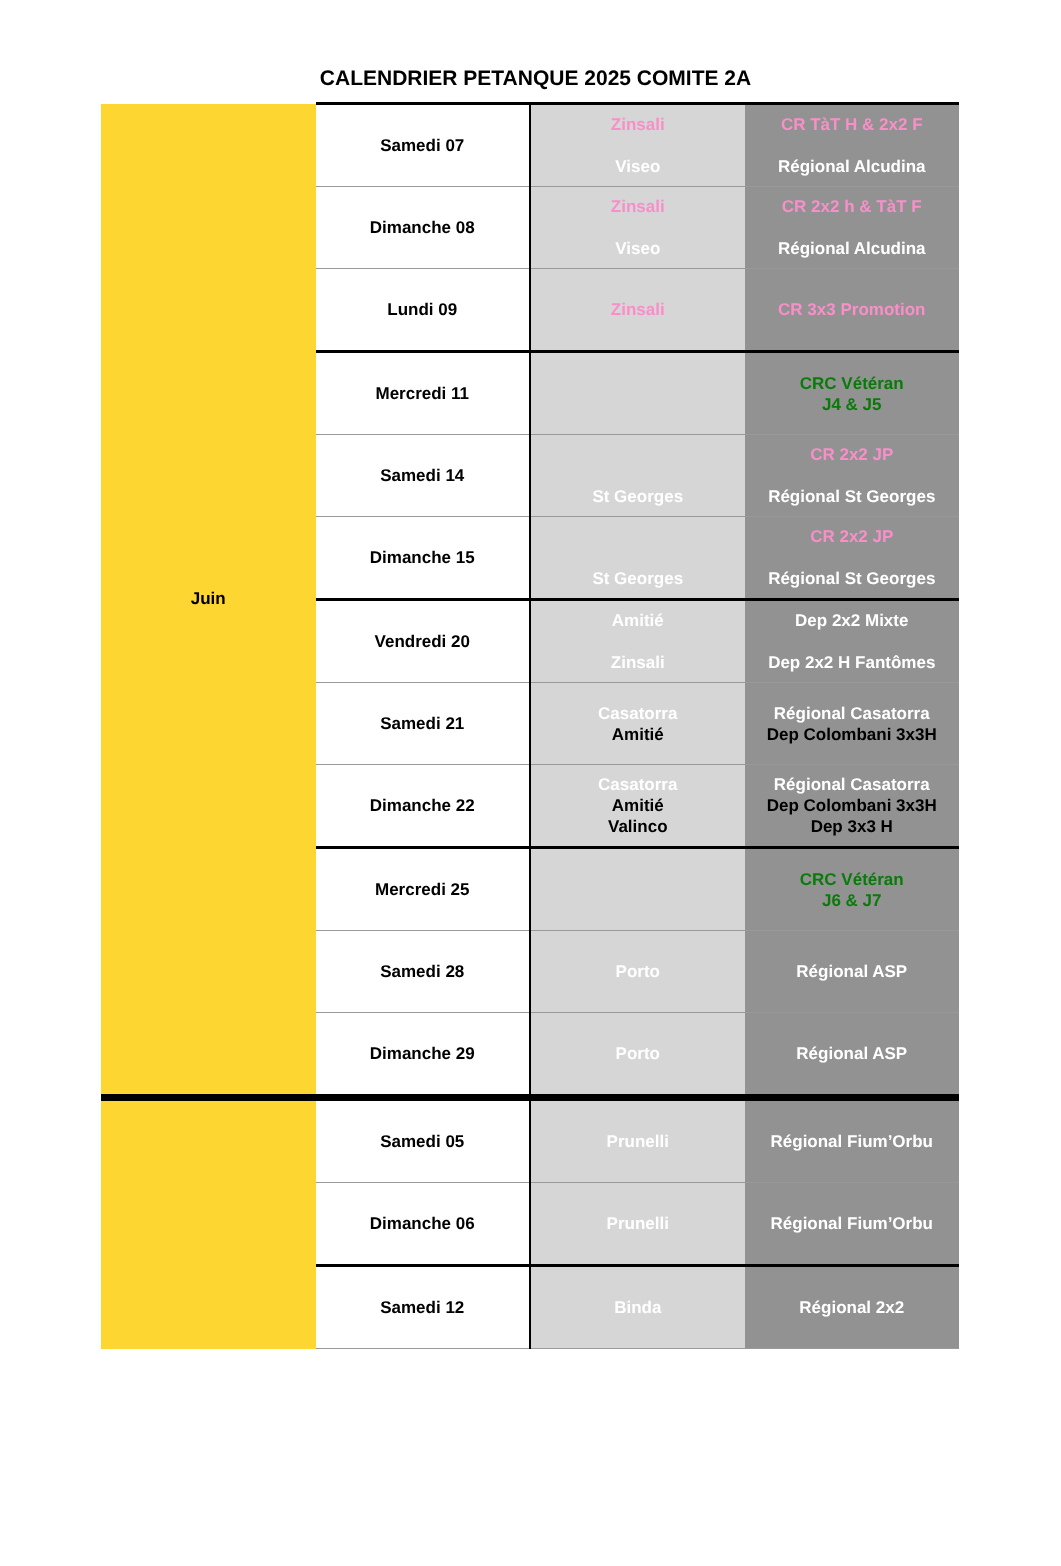CALENDRIER PETANQUE 2025 COMITE 2A
| Juin | Samedi 07 | Zinsali Viseo | CR TàT H & 2x2 F Régional Alcudina |
| | Dimanche 08 | Zinsali Viseo | CR 2x2 h & TàT F Régional Alcudina |
| | Lundi 09 | Zinsali | CR 3x3 Promotion |
| | Mercredi 11 | | CRC Vétéran J4 & J5 |
| | Samedi 14 | St Georges | CR 2x2 JP Régional St Georges |
| | Dimanche 15 | St Georges | CR 2x2 JP Régional St Georges |
| | Vendredi 20 | Amitié Zinsali | Dep 2x2 Mixte Dep 2x2 H Fantômes |
| | Samedi 21 | Casatorra Amitié | Régional Casatorra Dep Colombani 3x3H |
| | Dimanche 22 | Casatorra Amitié Valinco | Régional Casatorra Dep Colombani 3x3H Dep 3x3 H |
| | Mercredi 25 | | CRC Vétéran J6 & J7 |
| | Samedi 28 | Porto | Régional ASP |
| | Dimanche 29 | Porto | Régional ASP |
| | Samedi 05 | Prunelli | Régional Fium’Orbu |
| | Dimanche 06 | Prunelli | Régional Fium’Orbu |
| | Samedi 12 | Binda | Régional 2x2 |